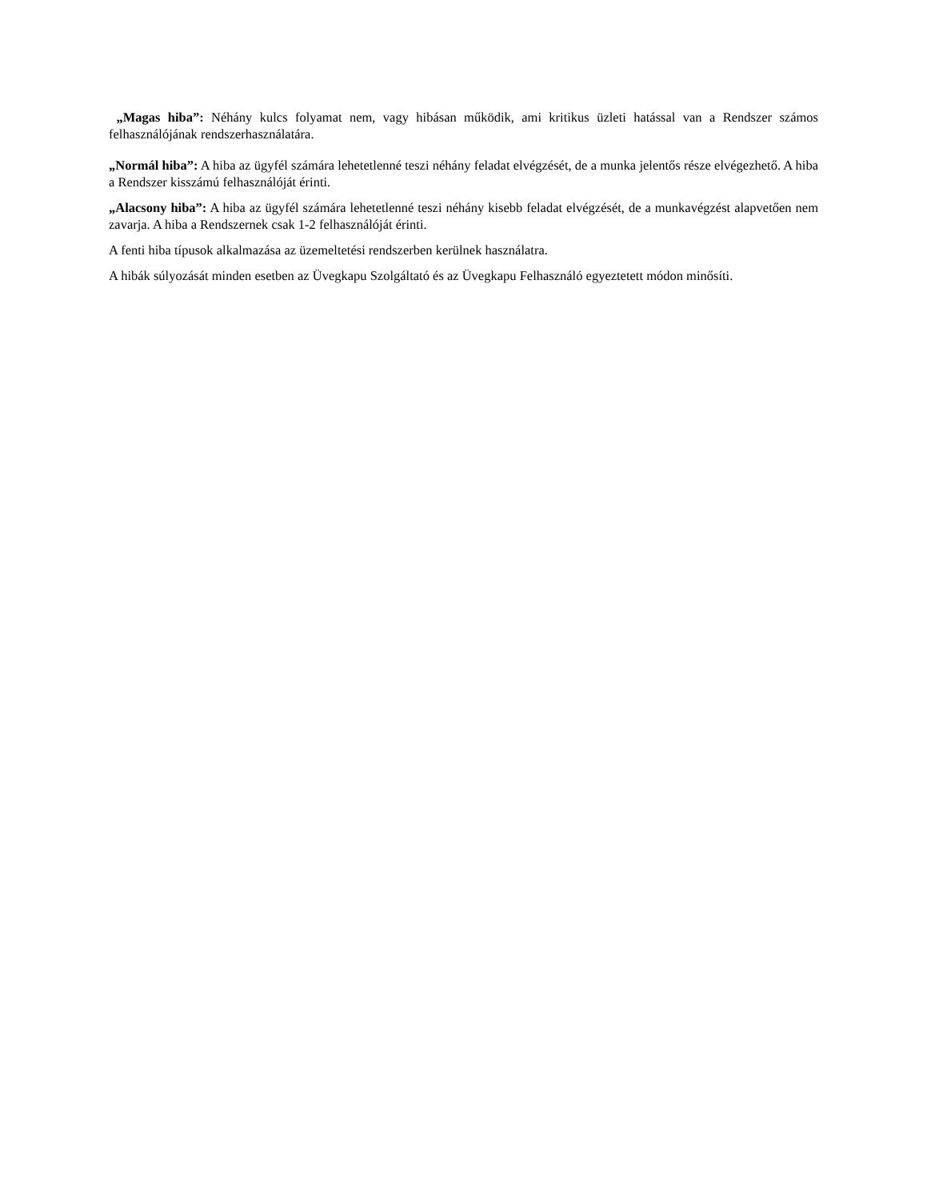„Magas hiba”: Néhány kulcs folyamat nem, vagy hibásan működik, ami kritikus üzleti hatással van a Rendszer számos felhasználójának rendszerhasználatára.
„Normál hiba”: A hiba az ügyfél számára lehetetlenné teszi néhány feladat elvégzését, de a munka jelentős része elvégezhető. A hiba a Rendszer kisszámú felhasználóját érinti.
„Alacsony hiba”: A hiba az ügyfél számára lehetetlenné teszi néhány kisebb feladat elvégzését, de a munkavégzést alapvetően nem zavarja. A hiba a Rendszernek csak 1-2 felhasználóját érinti.
A fenti hiba típusok alkalmazása az üzemeltetési rendszerben kerülnek használatra.
A hibák súlyozását minden esetben az Üvegkapu Szolgáltató és az Üvegkapu Felhasználó egyeztetett módon minősíti.